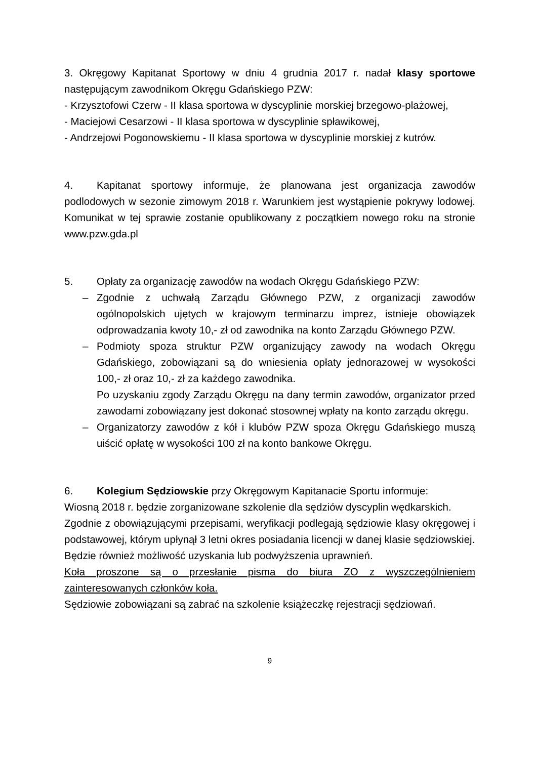3. Okręgowy Kapitanat Sportowy w dniu 4 grudnia 2017 r. nadał klasy sportowe następującym zawodnikom Okręgu Gdańskiego PZW:
- Krzysztofowi Czerw - II klasa sportowa w dyscyplinie morskiej brzegowo-plażowej,
- Maciejowi Cesarzowi - II klasa sportowa w dyscyplinie spławikowej,
- Andrzejowi Pogonowskiemu - II klasa sportowa w dyscyplinie morskiej z kutrów.
4. Kapitanat sportowy informuje, że planowana jest organizacja zawodów podlodowych w sezonie zimowym 2018 r. Warunkiem jest wystąpienie pokrywy lodowej. Komunikat w tej sprawie zostanie opublikowany z początkiem nowego roku na stronie www.pzw.gda.pl
5. Opłaty za organizację zawodów na wodach Okręgu Gdańskiego PZW:
– Zgodnie z uchwałą Zarządu Głównego PZW, z organizacji zawodów ogólnopolskich ujętych w krajowym terminarzu imprez, istnieje obowiązek odprowadzania kwoty 10,- zł od zawodnika na konto Zarządu Głównego PZW.
– Podmioty spoza struktur PZW organizujący zawody na wodach Okręgu Gdańskiego, zobowiązani są do wniesienia opłaty jednorazowej w wysokości 100,- zł oraz 10,- zł za każdego zawodnika.
Po uzyskaniu zgody Zarządu Okręgu na dany termin zawodów, organizator przed zawodami zobowiązany jest dokonać stosownej wpłaty na konto zarządu okręgu.
– Organizatorzy zawodów z kół i klubów PZW spoza Okręgu Gdańskiego muszą uiścić opłatę w wysokości 100 zł na konto bankowe Okręgu.
6. Kolegium Sędziowskie przy Okręgowym Kapitanacie Sportu informuje:
Wiosną 2018 r. będzie zorganizowane szkolenie dla sędziów dyscyplin wędkarskich.
Zgodnie z obowiązującymi przepisami, weryfikacji podlegają sędziowie klasy okręgowej i podstawowej, którym upłynął 3 letni okres posiadania licencji w danej klasie sędziowskiej.
Będzie również możliwość uzyskania lub podwyższenia uprawnień.
Koła proszone są o przesłanie pisma do biura ZO z wyszczególnieniem zainteresowanych członków koła.
Sędziowie zobowiązani są zabrać na szkolenie książeczkę rejestracji sędziowań.
9